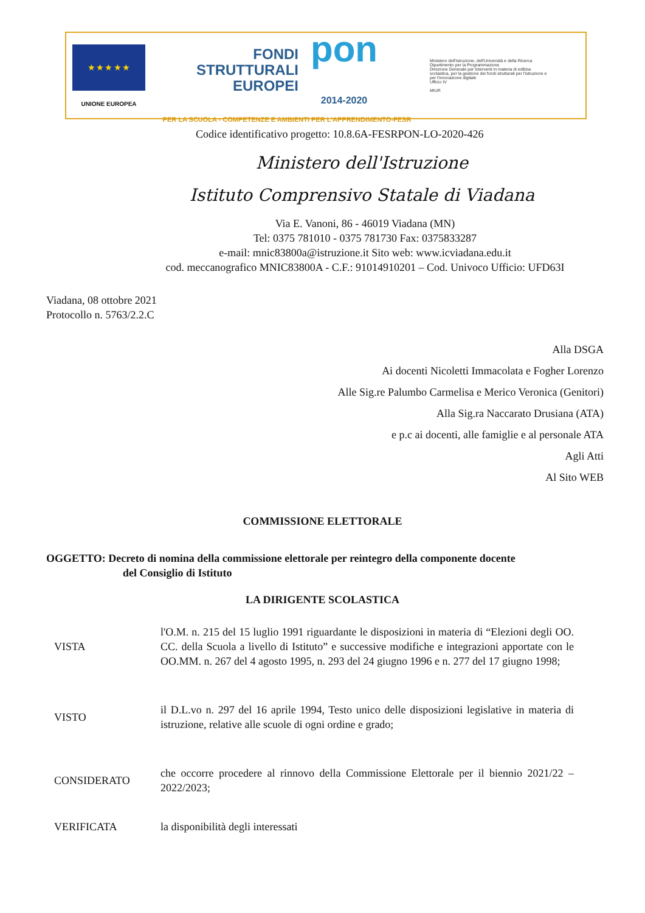★ ★ ★ ★ ★
UNIONE EUROPEA
FONDI
STRUTTURALI
EUROPEI pon
2014-2020
PER LA SCUOLA - COMPETENZE E AMBIENTI PER L'APPRENDIMENTO-FESR
Ministero dell'Istruzione, dell'Università e della Ricerca
Dipartimento per la Programmazione
Direzione Generale per interventi in materia di edilizia scolastica, per la gestione dei fondi strutturali per l'istruzione e per l'innovazione digitale
Ufficio IV
MIUR
Codice identificativo progetto: 10.8.6A-FESRPON-LO-2020-426
Ministero dell'Istruzione
Istituto Comprensivo Statale di Viadana
Via E. Vanoni, 86 - 46019 Viadana (MN)
Tel: 0375 781010 - 0375 781730 Fax: 0375833287
e-mail: mnic83800a@istruzione.it Sito web: www.icviadana.edu.it
cod. meccanografico MNIC83800A - C.F.: 91014910201 – Cod. Univoco Ufficio: UFD63I
Viadana, 08 ottobre 2021
Protocollo n. 5763/2.2.C
Alla DSGA
Ai docenti Nicoletti Immacolata e Fogher Lorenzo
Alle Sig.re Palumbo Carmelisa e Merico Veronica (Genitori)
Alla Sig.ra Naccarato Drusiana (ATA)
e p.c ai docenti, alle famiglie e al personale ATA
Agli Atti
Al Sito WEB
COMMISSIONE ELETTORALE
OGGETTO: Decreto di nomina della commissione elettorale per reintegro della componente docente
del Consiglio di Istituto
LA DIRIGENTE SCOLASTICA
VISTA
l'O.M. n. 215 del 15 luglio 1991 riguardante le disposizioni in materia di “Elezioni degli OO. CC. della Scuola a livello di Istituto” e successive modifiche e integrazioni apportate con le OO.MM. n. 267 del 4 agosto 1995, n. 293 del 24 giugno 1996 e n. 277 del 17 giugno 1998;
VISTO
il D.L.vo n. 297 del 16 aprile 1994, Testo unico delle disposizioni legislative in materia di istruzione, relative alle scuole di ogni ordine e grado;
CONSIDERATO
che occorre procedere al rinnovo della Commissione Elettorale per il biennio 2021/22 – 2022/2023;
VERIFICATA
la disponibilità degli interessati